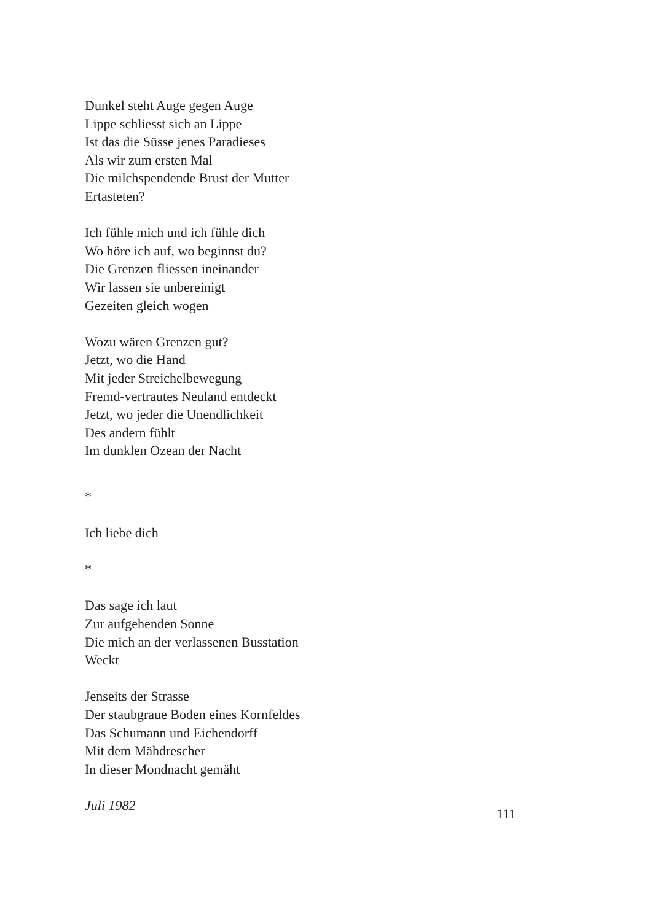Dunkel steht Auge gegen Auge
Lippe schliesst sich an Lippe
Ist das die Süsse jenes Paradieses
Als wir zum ersten Mal
Die milchspendende Brust der Mutter
Ertasteten?
Ich fühle mich und ich fühle dich
Wo höre ich auf, wo beginnst du?
Die Grenzen fliessen ineinander
Wir lassen sie unbereinigt
Gezeiten gleich wogen
Wozu wären Grenzen gut?
Jetzt, wo die Hand
Mit jeder Streichelbewegung
Fremd-vertrautes Neuland entdeckt
Jetzt, wo jeder die Unendlichkeit
Des andern fühlt
Im dunklen Ozean der Nacht
*
Ich liebe dich
*
Das sage ich laut
Zur aufgehenden Sonne
Die mich an der verlassenen Busstation
Weckt
Jenseits der Strasse
Der staubgraue Boden eines Kornfeldes
Das Schumann und Eichendorff
Mit dem Mähdrescher
In dieser Mondnacht gemäht
Juli 1982
111